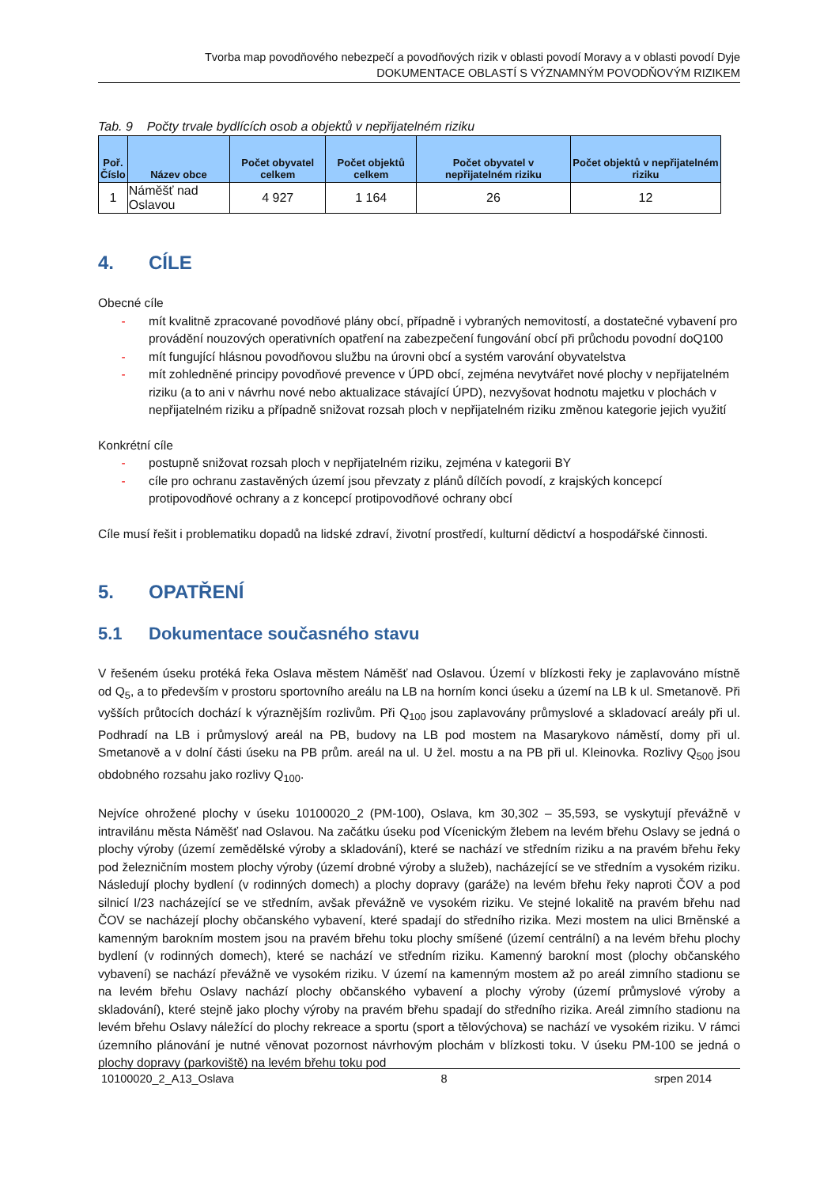Tvorba map povodňového nebezpečí a povodňových rizik v oblasti povodí Moravy a v oblasti povodí Dyje
DOKUMENTACE OBLASTÍ S VÝZNAMNÝM POVODŇOVÝM RIZIKEM
Tab. 9 Počty trvale bydlících osob a objektů v nepřijatelném riziku
| Poř. Číslo | Název obce | Počet obyvatel celkem | Počet objektů celkem | Počet obyvatel v nepřijatelném riziku | Počet objektů v nepřijatelném riziku |
| --- | --- | --- | --- | --- | --- |
| 1 | Náměšť nad Oslavou | 4 927 | 1 164 | 26 | 12 |
4. CÍLE
Obecné cíle
- mít kvalitně zpracované povodňové plány obcí, případně i vybraných nemovitostí, a dostatečné vybavení pro provádění nouzových operativních opatření na zabezpečení fungování obcí při průchodu povodní doQ100
- mít fungující hlásnou povodňovou službu na úrovni obcí a systém varování obyvatelstva
- mít zohledněné principy povodňové prevence v ÚPD obcí, zejména nevytvářet nové plochy v nepřijatelném riziku (a to ani v návrhu nové nebo aktualizace stávající ÚPD), nezvyšovat hodnotu majetku v plochách v nepřijatelném riziku a případně snižovat rozsah ploch v nepřijatelném riziku změnou kategorie jejich využití
Konkrétní cíle
- postupně snižovat rozsah ploch v nepřijatelném riziku, zejména v kategorii BY
- cíle pro ochranu zastavěných území jsou převzaty z plánů dílčích povodí, z krajských koncepcí protipovodňové ochrany a z koncepcí protipovodňové ochrany obcí
Cíle musí řešit i problematiku dopadů na lidské zdraví, životní prostředí, kulturní dědictví a hospodářské činnosti.
5. OPATŘENÍ
5.1 Dokumentace současného stavu
V řešeném úseku protéká řeka Oslava městem Náměšť nad Oslavou. Území v blízkosti řeky je zaplavováno místně od Q<sub>5</sub>, a to především v prostoru sportovního areálu na LB na horním konci úseku a území na LB k ul. Smetanově. Při vyšších průtocích dochází k výraznějším rozlivům. Při Q<sub>100</sub> jsou zaplavovány průmyslové a skladovací areály při ul. Podhradí na LB i průmyslový areál na PB, budovy na LB pod mostem na Masarykovo náměstí, domy při ul. Smetanově a v dolní části úseku na PB prům. areál na ul. U žel. mostu a na PB při ul. Kleinovka. Rozlivy Q<sub>500</sub> jsou obdobného rozsahu jako rozlivy Q<sub>100</sub>.
Nejvíce ohrožené plochy v úseku 10100020_2 (PM-100), Oslava, km 30,302 – 35,593, se vyskytují převážně v intravilánu města Náměšť nad Oslavou. Na začátku úseku pod Vícenickým žlebem na levém břehu Oslavy se jedná o plochy výroby (území zemědělské výroby a skladování), které se nachází ve středním riziku a na pravém břehu řeky pod železničním mostem plochy výroby (území drobné výroby a služeb), nacházející se ve středním a vysokém riziku. Následují plochy bydlení (v rodinných domech) a plochy dopravy (garáže) na levém břehu řeky naproti ČOV a pod silnicí I/23 nacházející se ve středním, avšak převážně ve vysokém riziku. Ve stejné lokalitě na pravém břehu nad ČOV se nacházejí plochy občanského vybavení, které spadají do středního rizika. Mezi mostem na ulici Brněnské a kamenným barokním mostem jsou na pravém břehu toku plochy smíšené (území centrální) a na levém břehu plochy bydlení (v rodinných domech), které se nachází ve středním riziku. Kamenný barokní most (plochy občanského vybavení) se nachází převážně ve vysokém riziku. V území na kamenným mostem až po areál zimního stadionu se na levém břehu Oslavy nachází plochy občanského vybavení a plochy výroby (území průmyslové výroby a skladování), které stejně jako plochy výroby na pravém břehu spadají do středního rizika. Areál zimního stadionu na levém břehu Oslavy náležící do plochy rekreace a sportu (sport a tělovýchova) se nachází ve vysokém riziku. V rámci územního plánování je nutné věnovat pozornost návrhovým plochám v blízkosti toku. V úseku PM-100 se jedná o plochy dopravy (parkoviště) na levém břehu toku pod
10100020_2_A13_Oslava 8 srpen 2014